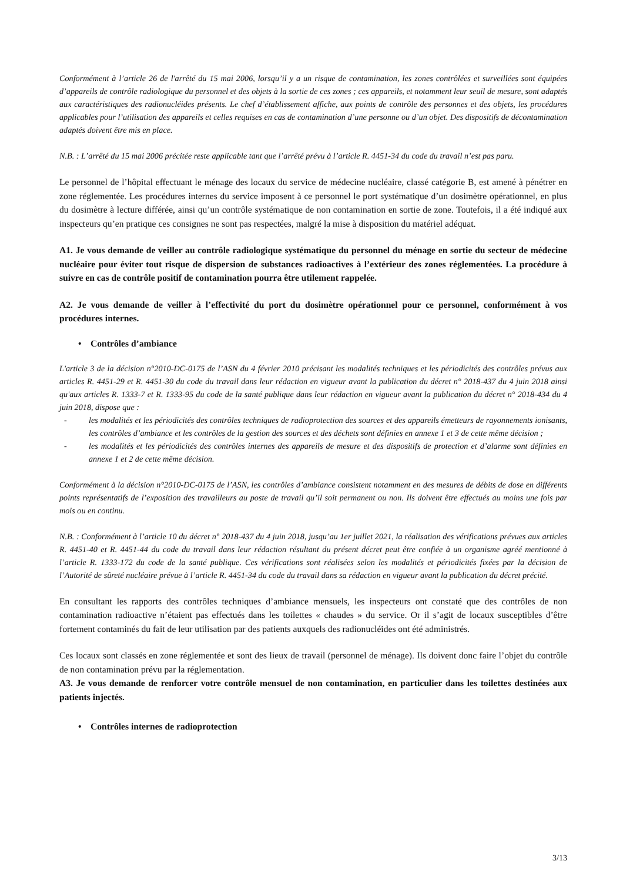Conformément à l’article 26 de l'arrêté du 15 mai 2006, lorsqu’il y a un risque de contamination, les zones contrôlées et surveillées sont équipées d’appareils de contrôle radiologique du personnel et des objets à la sortie de ces zones ; ces appareils, et notamment leur seuil de mesure, sont adaptés aux caractéristiques des radionucléides présents. Le chef d’établissement affiche, aux points de contrôle des personnes et des objets, les procédures applicables pour l’utilisation des appareils et celles requises en cas de contamination d’une personne ou d’un objet. Des dispositifs de décontamination adaptés doivent être mis en place.
N.B. : L’arrêté du 15 mai 2006 précitée reste applicable tant que l’arrêté prévu à l’article R. 4451-34 du code du travail n’est pas paru.
Le personnel de l’hôpital effectuant le ménage des locaux du service de médecine nucléaire, classé catégorie B, est amené à pénétrer en zone réglementée. Les procédures internes du service imposent à ce personnel le port systématique d’un dosimètre opérationnel, en plus du dosimètre à lecture différée, ainsi qu’un contrôle systématique de non contamination en sortie de zone. Toutefois, il a été indiqué aux inspecteurs qu’en pratique ces consignes ne sont pas respectées, malgré la mise à disposition du matériel adéquat.
A1. Je vous demande de veiller au contrôle radiologique systématique du personnel du ménage en sortie du secteur de médecine nucléaire pour éviter tout risque de dispersion de substances radioactives à l’extérieur des zones réglementées. La procédure à suivre en cas de contrôle positif de contamination pourra être utilement rappelée.
A2. Je vous demande de veiller à l’effectivité du port du dosimètre opérationnel pour ce personnel, conformément à vos procédures internes.
• Contrôles d’ambiance
L'article 3 de la décision n°2010-DC-0175 de l’ASN du 4 février 2010 précisant les modalités techniques et les périodicités des contrôles prévus aux articles R. 4451-29 et R. 4451-30 du code du travail dans leur rédaction en vigueur avant la publication du décret n° 2018-437 du 4 juin 2018 ainsi qu'aux articles R. 1333-7 et R. 1333-95 du code de la santé publique dans leur rédaction en vigueur avant la publication du décret n° 2018-434 du 4 juin 2018, dispose que :
- les modalités et les périodicités des contrôles techniques de radioprotection des sources et des appareils émetteurs de rayonnements ionisants, les contrôles d’ambiance et les contrôles de la gestion des sources et des déchets sont définies en annexe 1 et 3 de cette même décision ;
- les modalités et les périodicités des contrôles internes des appareils de mesure et des dispositifs de protection et d’alarme sont définies en annexe 1 et 2 de cette même décision.
Conformément à la décision n°2010-DC-0175 de l’ASN, les contrôles d’ambiance consistent notamment en des mesures de débits de dose en différents points représentatifs de l’exposition des travailleurs au poste de travail qu’il soit permanent ou non. Ils doivent être effectués au moins une fois par mois ou en continu.
N.B. : Conformément à l’article 10 du décret n° 2018-437 du 4 juin 2018, jusqu’au 1er juillet 2021, la réalisation des vérifications prévues aux articles R. 4451-40 et R. 4451-44 du code du travail dans leur rédaction résultant du présent décret peut être confiée à un organisme agréé mentionné à l’article R. 1333-172 du code de la santé publique. Ces vérifications sont réalisées selon les modalités et périodicités fixées par la décision de l’Autorité de sûreté nucléaire prévue à l’article R. 4451-34 du code du travail dans sa rédaction en vigueur avant la publication du décret précité.
En consultant les rapports des contrôles techniques d’ambiance mensuels, les inspecteurs ont constaté que des contrôles de non contamination radioactive n’étaient pas effectués dans les toilettes « chaudes » du service. Or il s’agit de locaux susceptibles d’être fortement contaminés du fait de leur utilisation par des patients auxquels des radionucléides ont été administrés.
Ces locaux sont classés en zone réglementée et sont des lieux de travail (personnel de ménage). Ils doivent donc faire l’objet du contrôle de non contamination prévu par la réglementation.
A3. Je vous demande de renforcer votre contrôle mensuel de non contamination, en particulier dans les toilettes destinées aux patients injectés.
• Contrôles internes de radioprotection
3/13